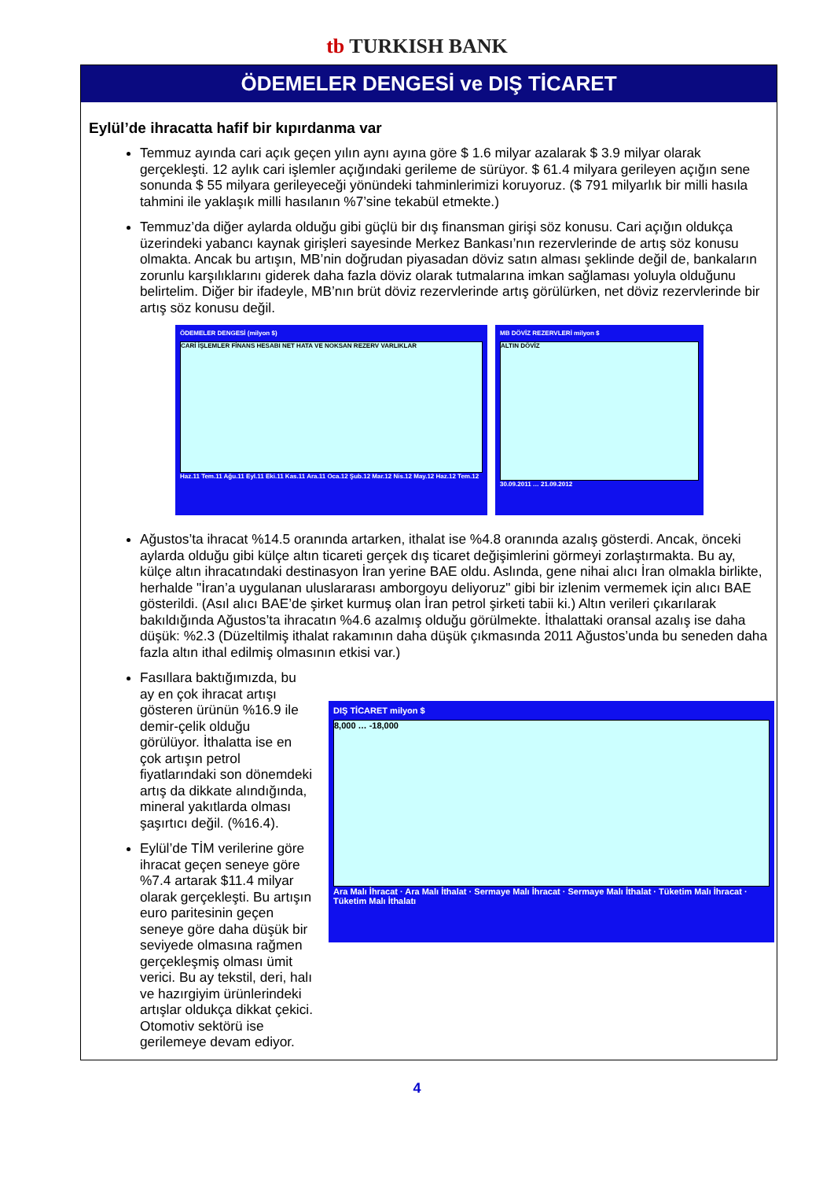tb TURKISH BANK
ÖDEMELER DENGESİ ve DIŞ TİCARET
Eylül’de ihracatta hafif bir kıpırdanma var
Temmuz ayında cari açık geçen yılın aynı ayına göre $ 1.6 milyar azalarak $ 3.9 milyar olarak gerçekleşti. 12 aylık cari işlemler açığındaki gerileme de sürüyor. $ 61.4 milyara gerileyen açığın sene sonunda $ 55 milyara gerileyeceği yönündeki tahminlerimizi koruyoruz. ($ 791 milyarlık bir milli hasıla tahmini ile yaklaşık milli hasılanın %7’sine tekabül etmekte.)
Temmuz’da diğer aylarda olduğu gibi güçlü bir dış finansman girişi söz konusu. Cari açığın oldukça üzerindeki yabancı kaynak girişleri sayesinde Merkez Bankası’nın rezervlerinde de artış söz konusu olmakta. Ancak bu artışın, MB’nin doğrudan piyasadan döviz satın alması şeklinde değil de, bankaların zorunlu karşılıklarını giderek daha fazla döviz olarak tutmalarına imkan sağlaması yoluyla olduğunu belirtelim. Diğer bir ifadeyle, MB’nın brüt döviz rezervlerinde artış görülürken, net döviz rezervlerinde bir artış söz konusu değil.
ÖDEMELER DENGESİ (milyon $)
CARİ İŞLEMLER FİNANS HESABI NET HATA VE NOKSAN REZERV VARLIKLAR
Haz.11 Tem.11 Ağu.11 Eyl.11 Eki.11 Kas.11 Ara.11 Oca.12 Şub.12 Mar.12 Nis.12 May.12 Haz.12 Tem.12
MB DÖVİZ REZERVLERİ milyon $
ALTIN DÖVİZ
30.09.2011 … 21.09.2012
Ağustos’ta ihracat %14.5 oranında artarken, ithalat ise %4.8 oranında azalış gösterdi. Ancak, önceki aylarda olduğu gibi külçe altın ticareti gerçek dış ticaret değişimlerini görmeyi zorlaştırmakta. Bu ay, külçe altın ihracatındaki destinasyon İran yerine BAE oldu. Aslında, gene nihai alıcı İran olmakla birlikte, herhalde "İran’a uygulanan uluslararası amborgoyu deliyoruz" gibi bir izlenim vermemek için alıcı BAE gösterildi. (Asıl alıcı BAE’de şirket kurmuş olan İran petrol şirketi tabii ki.) Altın verileri çıkarılarak bakıldığında Ağustos’ta ihracatın %4.6 azalmış olduğu görülmekte. İthalattaki oransal azalış ise daha düşük: %2.3 (Düzeltilmiş ithalat rakamının daha düşük çıkmasında 2011 Ağustos’unda bu seneden daha fazla altın ithal edilmiş olmasının etkisi var.)
Fasıllara baktığımızda, bu ay en çok ihracat artışı gösteren ürünün %16.9 ile demir-çelik olduğu görülüyor. İthalatta ise en çok artışın petrol fiyatlarındaki son dönemdeki artış da dikkate alındığında, mineral yakıtlarda olması şaşırtıcı değil. (%16.4).
Eylül’de TİM verilerine göre ihracat geçen seneye göre %7.4 artarak $11.4 milyar olarak gerçekleşti. Bu artışın euro paritesinin geçen seneye göre daha düşük bir seviyede olmasına rağmen gerçekleşmiş olması ümit verici. Bu ay tekstil, deri, halı ve hazırgiyim ürünlerindeki artışlar oldukça dikkat çekici. Otomotiv sektörü ise gerilemeye devam ediyor.
DIŞ TİCARET milyon $
8,000 … -18,000
Ara Malı İhracat · Ara Malı İthalat · Sermaye Malı İhracat · Sermaye Malı İthalat · Tüketim Malı İhracat · Tüketim Malı İthalatı
4